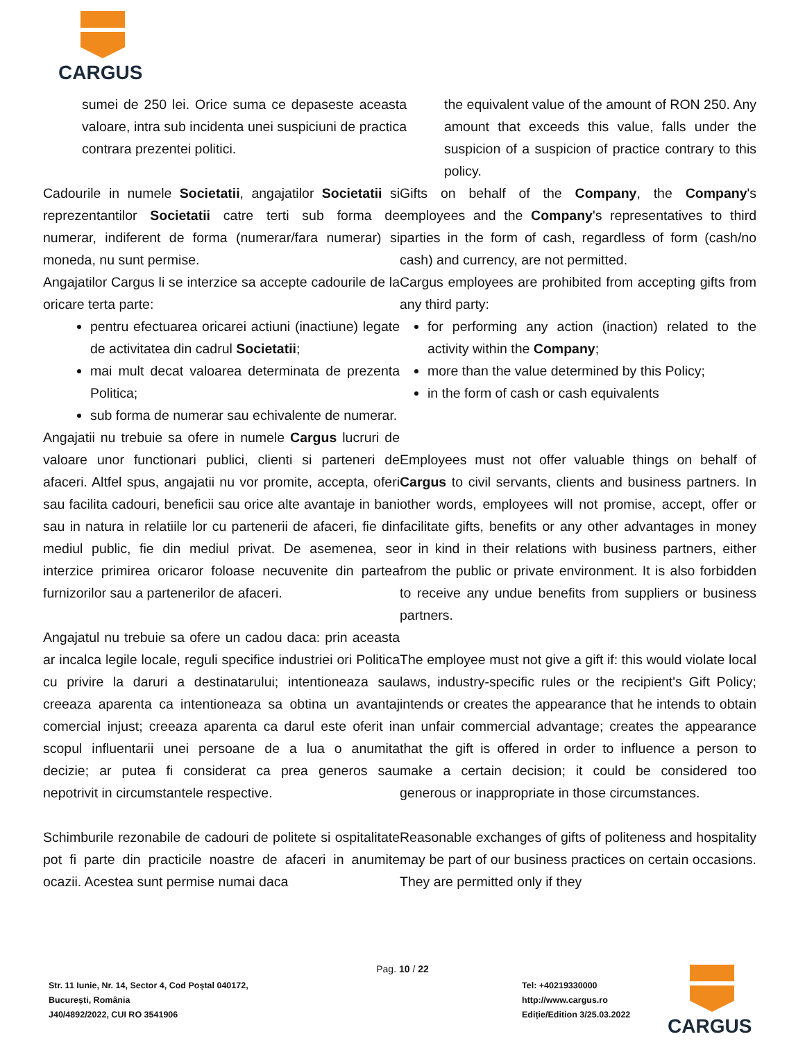CARGUS
sumei de 250 lei. Orice suma ce depaseste aceasta valoare, intra sub incidenta unei suspiciuni de practica contrara prezentei politici.
the equivalent value of the amount of RON 250. Any amount that exceeds this value, falls under the suspicion of a suspicion of practice contrary to this policy.
Cadourile in numele Societatii, angajatilor Societatii si reprezentantilor Societatii catre terti sub forma de numerar, indiferent de forma (numerar/fara numerar) si moneda, nu sunt permise.
Angajatilor Cargus li se interzice sa accepte cadourile de la oricare terta parte:
pentru efectuarea oricarei actiuni (inactiune) legate de activitatea din cadrul Societatii;
mai mult decat valoarea determinata de prezenta Politica;
sub forma de numerar sau echivalente de numerar.
Angajatii nu trebuie sa ofere in numele Cargus lucruri de valoare unor functionari publici, clienti si parteneri de afaceri. Altfel spus, angajatii nu vor promite, accepta, oferi sau facilita cadouri, beneficii sau orice alte avantaje in bani sau in natura in relatiile lor cu partenerii de afaceri, fie din mediul public, fie din mediul privat. De asemenea, se interzice primirea oricaror foloase necuvenite din partea furnizorilor sau a partenerilor de afaceri.
Angajatul nu trebuie sa ofere un cadou daca: prin aceasta ar incalca legile locale, reguli specifice industriei ori Politica cu privire la daruri a destinatarului; intentioneaza sau creeaza aparenta ca intentioneaza sa obtina un avantaj comercial injust; creeaza aparenta ca darul este oferit in scopul influentarii unei persoane de a lua o anumita decizie; ar putea fi considerat ca prea generos sau nepotrivit in circumstantele respective.
Schimburile rezonabile de cadouri de politete si ospitalitate pot fi parte din practicile noastre de afaceri in anumite ocazii. Acestea sunt permise numai daca
Gifts on behalf of the Company, the Company's employees and the Company's representatives to third parties in the form of cash, regardless of form (cash/no cash) and currency, are not permitted.
Cargus employees are prohibited from accepting gifts from any third party:
for performing any action (inaction) related to the activity within the Company;
more than the value determined by this Policy;
in the form of cash or cash equivalents
Employees must not offer valuable things on behalf of Cargus to civil servants, clients and business partners. In other words, employees will not promise, accept, offer or facilitate gifts, benefits or any other advantages in money or in kind in their relations with business partners, either from the public or private environment. It is also forbidden to receive any undue benefits from suppliers or business partners.
The employee must not give a gift if: this would violate local laws, industry-specific rules or the recipient's Gift Policy; intends or creates the appearance that he intends to obtain an unfair commercial advantage; creates the appearance that the gift is offered in order to influence a person to make a certain decision; it could be considered too generous or inappropriate in those circumstances.
Reasonable exchanges of gifts of politeness and hospitality may be part of our business practices on certain occasions. They are permitted only if they
Pag. 10 / 22
Str. 11 Iunie, Nr. 14, Sector 4, Cod Poștal 040172,
București, România
J40/4892/2022, CUI RO 3541906
Tel: +40219330000
http://www.cargus.ro
Ediție/Edition 3/25.03.2022
CARGUS